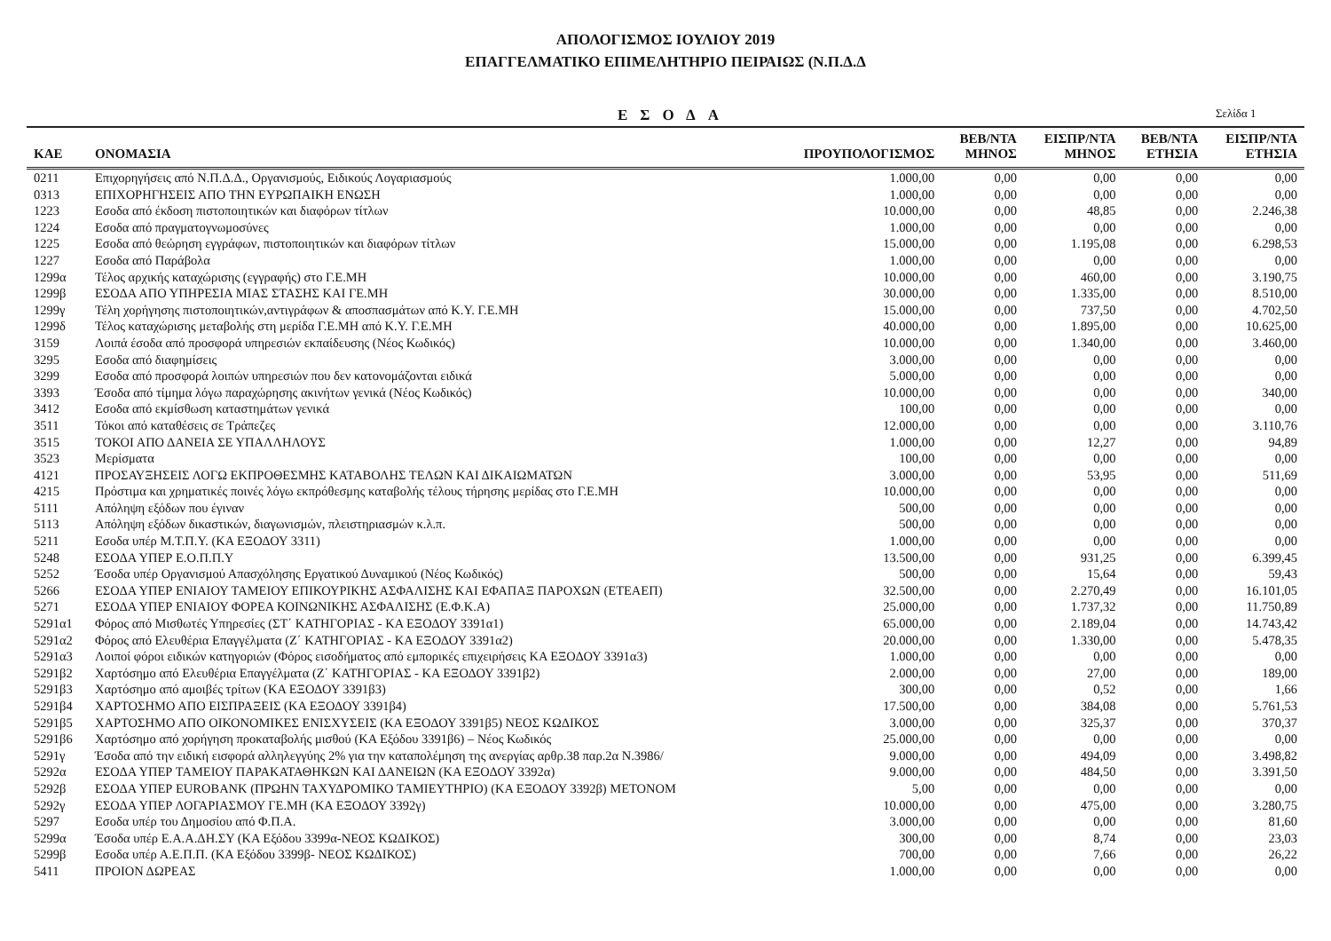ΑΠΟΛΟΓΙΣΜΟΣ ΙΟΥΛΙΟΥ 2019
ΕΠΑΓΓΕΛΜΑΤΙΚΟ ΕΠΙΜΕΛΗΤΗΡΙΟ ΠΕΙΡΑΙΩΣ (Ν.Π.Δ.Δ
ΕΣΟΔΑ
Σελίδα 1
| ΚΑΕ | ΟΝΟΜΑΣΙΑ | ΠΡΟΥΠΟΛΟΓΙΣΜΟΣ | ΒΕΒ/ΝΤΑ ΜΗΝΟΣ | ΕΙΣΠΡ/ΝΤΑ ΜΗΝΟΣ | ΒΕΒ/ΝΤΑ ΕΤΗΣΙΑ | ΕΙΣΠΡ/ΝΤΑ ΕΤΗΣΙΑ |
| --- | --- | --- | --- | --- | --- | --- |
| 0211 | Επιχορηγήσεις από Ν.Π.Δ.Δ., Οργανισμούς, Ειδικούς Λογαριασμούς | 1.000,00 | 0,00 | 0,00 | 0,00 | 0,00 |
| 0313 | ΕΠΙΧΟΡΗΓΗΣΕΙΣ ΑΠΟ ΤΗΝ ΕΥΡΩΠΑΙΚΗ ΕΝΩΣΗ | 1.000,00 | 0,00 | 0,00 | 0,00 | 0,00 |
| 1223 | Εσοδα από έκδοση πιστοποιητικών και διαφόρων τίτλων | 10.000,00 | 0,00 | 48,85 | 0,00 | 2.246,38 |
| 1224 | Εσοδα από πραγματογνωμοσύνες | 1.000,00 | 0,00 | 0,00 | 0,00 | 0,00 |
| 1225 | Εσοδα από θεώρηση εγγράφων, πιστοποιητικών και διαφόρων τίτλων | 15.000,00 | 0,00 | 1.195,08 | 0,00 | 6.298,53 |
| 1227 | Εσοδα από Παράβολα | 1.000,00 | 0,00 | 0,00 | 0,00 | 0,00 |
| 1299α | Τέλος αρχικής καταχώρισης (εγγραφής) στο Γ.Ε.ΜΗ | 10.000,00 | 0,00 | 460,00 | 0,00 | 3.190,75 |
| 1299β | ΕΣΟΔΑ ΑΠΟ ΥΠΗΡΕΣΙΑ ΜΙΑΣ ΣΤΑΣΗΣ ΚΑΙ ΓΕ.ΜΗ | 30.000,00 | 0,00 | 1.335,00 | 0,00 | 8.510,00 |
| 1299γ | Τέλη χορήγησης πιστοποιητικών,αντιγράφων & αποσπασμάτων από Κ.Υ. Γ.Ε.ΜΗ | 15.000,00 | 0,00 | 737,50 | 0,00 | 4.702,50 |
| 1299δ | Τέλος καταχώρισης μεταβολής στη μερίδα Γ.Ε.ΜΗ από Κ.Υ. Γ.Ε.ΜΗ | 40.000,00 | 0,00 | 1.895,00 | 0,00 | 10.625,00 |
| 3159 | Λοιπά έσοδα από προσφορά υπηρεσιών εκπαίδευσης (Νέος Κωδικός) | 10.000,00 | 0,00 | 1.340,00 | 0,00 | 3.460,00 |
| 3295 | Εσοδα από διαφημίσεις | 3.000,00 | 0,00 | 0,00 | 0,00 | 0,00 |
| 3299 | Εσοδα από προσφορά λοιπών υπηρεσιών που δεν κατονομάζονται ειδικά | 5.000,00 | 0,00 | 0,00 | 0,00 | 0,00 |
| 3393 | Έσοδα από τίμημα λόγω παραχώρησης ακινήτων γενικά (Νέος Κωδικός) | 10.000,00 | 0,00 | 0,00 | 0,00 | 340,00 |
| 3412 | Εσοδα από εκμίσθωση καταστημάτων γενικά | 100,00 | 0,00 | 0,00 | 0,00 | 0,00 |
| 3511 | Τόκοι από καταθέσεις σε Τράπεζες | 12.000,00 | 0,00 | 0,00 | 0,00 | 3.110,76 |
| 3515 | ΤΟΚΟΙ ΑΠΟ ΔΑΝΕΙΑ ΣΕ ΥΠΑΛΛΗΛΟΥΣ | 1.000,00 | 0,00 | 12,27 | 0,00 | 94,89 |
| 3523 | Μερίσματα | 100,00 | 0,00 | 0,00 | 0,00 | 0,00 |
| 4121 | ΠΡΟΣΑΥΞΗΣΕΙΣ ΛΟΓΩ ΕΚΠΡΟΘΕΣΜΗΣ ΚΑΤΑΒΟΛΗΣ ΤΕΛΩΝ ΚΑΙ ΔΙΚΑΙΩΜΑΤΩΝ | 3.000,00 | 0,00 | 53,95 | 0,00 | 511,69 |
| 4215 | Πρόστιμα και χρηματικές ποινές λόγω εκπρόθεσμης καταβολής τέλους τήρησης μερίδας στο Γ.Ε.ΜΗ | 10.000,00 | 0,00 | 0,00 | 0,00 | 0,00 |
| 5111 | Απόληψη εξόδων που έγιναν | 500,00 | 0,00 | 0,00 | 0,00 | 0,00 |
| 5113 | Απόληψη εξόδων δικαστικών, διαγωνισμών, πλειστηριασμών κ.λ.π. | 500,00 | 0,00 | 0,00 | 0,00 | 0,00 |
| 5211 | Εσοδα υπέρ Μ.Τ.Π.Υ. (ΚΑ ΕΞΟΔΟΥ 3311) | 1.000,00 | 0,00 | 0,00 | 0,00 | 0,00 |
| 5248 | ΕΣΟΔΑ ΥΠΕΡ Ε.Ο.Π.Π.Υ | 13.500,00 | 0,00 | 931,25 | 0,00 | 6.399,45 |
| 5252 | Έσοδα υπέρ Οργανισμού Απασχόλησης Εργατικού Δυναμικού (Νέος Κωδικός) | 500,00 | 0,00 | 15,64 | 0,00 | 59,43 |
| 5266 | ΕΣΟΔΑ ΥΠΕΡ ΕΝΙΑΙΟΥ ΤΑΜΕΙΟΥ ΕΠΙΚΟΥΡΙΚΗΣ ΑΣΦΑΛΙΣΗΣ ΚΑΙ ΕΦΑΠΑΞ ΠΑΡΟΧΩΝ (ΕΤΕΑΕΠ) | 32.500,00 | 0,00 | 2.270,49 | 0,00 | 16.101,05 |
| 5271 | ΕΣΟΔΑ ΥΠΕΡ ΕΝΙΑΙΟΥ ΦΟΡΕΑ ΚΟΙΝΩΝΙΚΗΣ ΑΣΦΑΛΙΣΗΣ (Ε.Φ.Κ.Α) | 25.000,00 | 0,00 | 1.737,32 | 0,00 | 11.750,89 |
| 5291α1 | Φόρος από Μισθωτές Υπηρεσίες (ΣΤ΄ ΚΑΤΗΓΟΡΙΑΣ - ΚΑ ΕΞΟΔΟΥ 3391α1) | 65.000,00 | 0,00 | 2.189,04 | 0,00 | 14.743,42 |
| 5291α2 | Φόρος από Ελευθέρια Επαγγέλματα (Ζ΄ ΚΑΤΗΓΟΡΙΑΣ - ΚΑ ΕΞΟΔΟΥ 3391α2) | 20.000,00 | 0,00 | 1.330,00 | 0,00 | 5.478,35 |
| 5291α3 | Λοιποί φόροι ειδικών κατηγοριών (Φόρος εισοδήματος από εμπορικές επιχειρήσεις ΚΑ ΕΞΟΔΟΥ 3391α3) | 1.000,00 | 0,00 | 0,00 | 0,00 | 0,00 |
| 5291β2 | Χαρτόσημο από Ελευθέρια Επαγγέλματα (Ζ΄ ΚΑΤΗΓΟΡΙΑΣ - ΚΑ ΕΞΟΔΟΥ 3391β2) | 2.000,00 | 0,00 | 27,00 | 0,00 | 189,00 |
| 5291β3 | Χαρτόσημο από αμοιβές τρίτων (ΚΑ ΕΞΟΔΟΥ 3391β3) | 300,00 | 0,00 | 0,52 | 0,00 | 1,66 |
| 5291β4 | ΧΑΡΤΟΣΗΜΟ ΑΠΟ ΕΙΣΠΡΑΞΕΙΣ (ΚΑ ΕΞΟΔΟΥ 3391β4) | 17.500,00 | 0,00 | 384,08 | 0,00 | 5.761,53 |
| 5291β5 | ΧΑΡΤΟΣΗΜΟ ΑΠΟ ΟΙΚΟΝΟΜΙΚΕΣ ΕΝΙΣΧΥΣΕΙΣ (ΚΑ ΕΞΟΔΟΥ 3391β5) ΝΕΟΣ ΚΩΔΙΚΟΣ | 3.000,00 | 0,00 | 325,37 | 0,00 | 370,37 |
| 5291β6 | Χαρτόσημο από χορήγηση προκαταβολής μισθού (ΚΑ Εξόδου 3391β6) – Νέος Κωδικός | 25.000,00 | 0,00 | 0,00 | 0,00 | 0,00 |
| 5291γ | Έσοδα από την ειδική εισφορά αλληλεγγύης 2% για την καταπολέμηση της ανεργίας αρθρ.38 παρ.2α Ν.3986/ | 9.000,00 | 0,00 | 494,09 | 0,00 | 3.498,82 |
| 5292α | ΕΣΟΔΑ ΥΠΕΡ ΤΑΜΕΙΟΥ ΠΑΡΑΚΑΤΑΘΗΚΩΝ ΚΑΙ ΔΑΝΕΙΩΝ (ΚΑ ΕΞΟΔΟΥ 3392α) | 9.000,00 | 0,00 | 484,50 | 0,00 | 3.391,50 |
| 5292β | ΕΣΟΔΑ ΥΠΕΡ EUROBANK (ΠΡΩΗΝ ΤΑΧΥΔΡΟΜΙΚΟ ΤΑΜΙΕΥΤΗΡΙΟ) (ΚΑ ΕΞΟΔΟΥ 3392β) ΜΕΤΟΝΟΜ | 5,00 | 0,00 | 0,00 | 0,00 | 0,00 |
| 5292γ | ΕΣΟΔΑ ΥΠΕΡ ΛΟΓΑΡΙΑΣΜΟΥ ΓΕ.ΜΗ (ΚΑ ΕΞΟΔΟΥ 3392γ) | 10.000,00 | 0,00 | 475,00 | 0,00 | 3.280,75 |
| 5297 | Εσοδα υπέρ του Δημοσίου από Φ.Π.Α. | 3.000,00 | 0,00 | 0,00 | 0,00 | 81,60 |
| 5299α | Έσοδα υπέρ Ε.Α.Α.ΔΗ.ΣΥ (ΚΑ Εξόδου 3399α-ΝΕΟΣ ΚΩΔΙΚΟΣ) | 300,00 | 0,00 | 8,74 | 0,00 | 23,03 |
| 5299β | Εσοδα υπέρ Α.Ε.Π.Π. (ΚΑ Εξόδου 3399β- ΝΕΟΣ ΚΩΔΙΚΟΣ) | 700,00 | 0,00 | 7,66 | 0,00 | 26,22 |
| 5411 | ΠΡΟΙΟΝ ΔΩΡΕΑΣ | 1.000,00 | 0,00 | 0,00 | 0,00 | 0,00 |